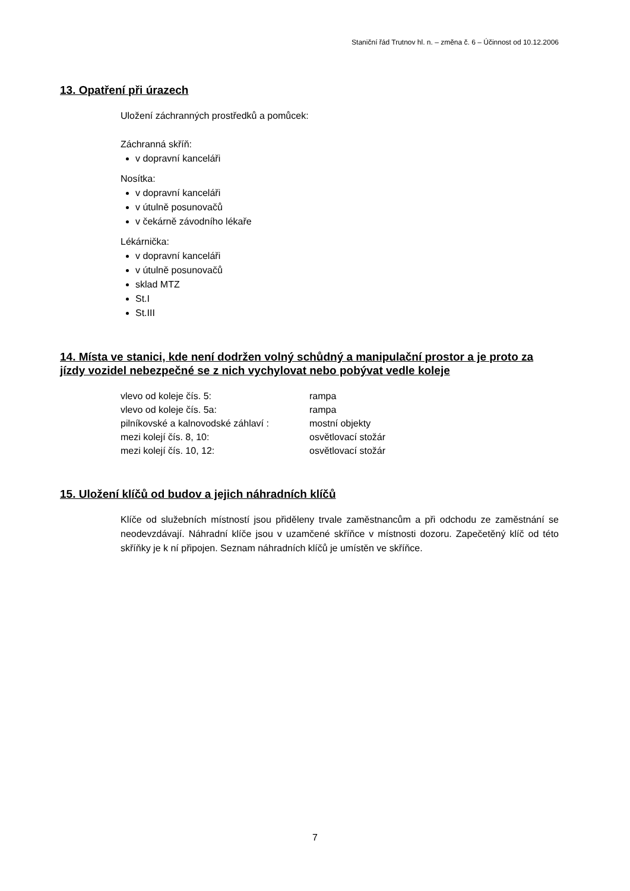Staniční řád Trutnov hl. n. – změna č. 6 – Účinnost od 10.12.2006
13. Opatření při úrazech
Uložení záchranných prostředků a pomůcek:
Záchranná skříň:
v dopravní kanceláři
Nosítka:
v dopravní kanceláři
v útulně posunovačů
v čekárně závodního lékaře
Lékárnička:
v dopravní kanceláři
v útulně posunovačů
sklad MTZ
St.I
St.III
14. Místa ve stanici, kde není dodržen volný schůdný a manipulační prostor a je proto za jízdy vozidel nebezpečné se z nich vychylovat nebo pobývat vedle koleje
| vlevo od koleje čís. 5: | rampa |
| vlevo od koleje čís. 5a: | rampa |
| pilníkovské a kalnovodské záhlaví : | mostní objekty |
| mezi kolejí čís. 8, 10: | osvětlovací stožár |
| mezi kolejí čís. 10, 12: | osvětlovací stožár |
15. Uložení klíčů od budov a jejich náhradních klíčů
Klíče od služebních místností jsou přiděleny trvale zaměstnancům a při odchodu ze zaměstnání se neodevzdávají. Náhradní klíče jsou v uzamčené skříňce v místnosti dozoru. Zapečetěný klíč od této skříňky je k ní připojen. Seznam náhradních klíčů je umístěn ve skříňce.
7